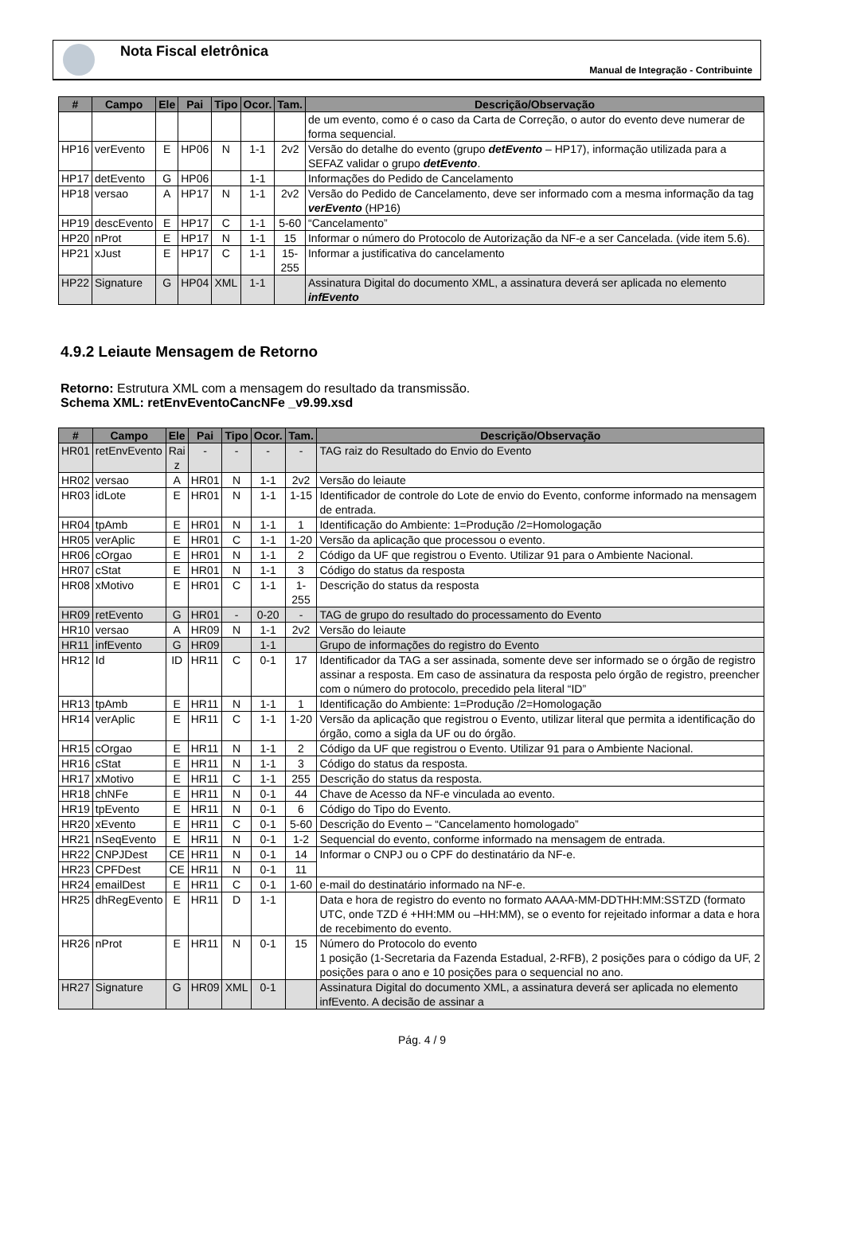Nota Fiscal eletrônica
Manual de Integração - Contribuinte
| # | Campo | Ele | Pai | Tipo | Ocor. | Tam. | Descrição/Observação |
| --- | --- | --- | --- | --- | --- | --- | --- |
| | | | | | | | de um evento, como é o caso da Carta de Correção, o autor do evento deve numerar de forma sequencial. |
| HP16 | verEvento | E | HP06 | N | 1-1 | 2v2 | Versão do detalhe do evento (grupo detEvento – HP17), informação utilizada para a SEFAZ validar o grupo detEvento . |
| HP17 | detEvento | G | HP06 | | 1-1 | | Informações do Pedido de Cancelamento |
| HP18 | versao | A | HP17 | N | 1-1 | 2v2 | Versão do Pedido de Cancelamento, deve ser informado com a mesma informação da tag verEvento (HP16) |
| HP19 | descEvento | E | HP17 | C | 1-1 | 5-60 | “Cancelamento” |
| HP20 | nProt | E | HP17 | N | 1-1 | 15 | Informar o número do Protocolo de Autorização da NF-e a ser Cancelada. (vide item 5.6). |
| HP21 | xJust | E | HP17 | C | 1-1 | 15- 255 | Informar a justificativa do cancelamento |
| HP22 | Signature | G | HP04 | XML | 1-1 | | Assinatura Digital do documento XML, a assinatura deverá ser aplicada no elemento infEvento |
4.9.2 Leiaute Mensagem de Retorno
Retorno: Estrutura XML com a mensagem do resultado da transmissão.
Schema XML: retEnvEventoCancNFe _v9.99.xsd
| # | Campo | Ele | Pai | Tipo | Ocor. | Tam. | Descrição/Observação |
| --- | --- | --- | --- | --- | --- | --- | --- |
| HR01 | retEnvEvento | Rai z | - | - | - | - | TAG raiz do Resultado do Envio do Evento |
| HR02 | versao | A | HR01 | N | 1-1 | 2v2 | Versão do leiaute |
| HR03 | idLote | E | HR01 | N | 1-1 | 1-15 | Identificador de controle do Lote de envio do Evento, conforme informado na mensagem de entrada. |
| HR04 | tpAmb | E | HR01 | N | 1-1 | 1 | Identificação do Ambiente: 1=Produção /2=Homologação |
| HR05 | verAplic | E | HR01 | C | 1-1 | 1-20 | Versão da aplicação que processou o evento. |
| HR06 | cOrgao | E | HR01 | N | 1-1 | 2 | Código da UF que registrou o Evento. Utilizar 91 para o Ambiente Nacional. |
| HR07 | cStat | E | HR01 | N | 1-1 | 3 | Código do status da resposta |
| HR08 | xMotivo | E | HR01 | C | 1-1 | 1-255 | Descrição do status da resposta |
| HR09 | retEvento | G | HR01 | - | 0-20 | - | TAG de grupo do resultado do processamento do Evento |
| HR10 | versao | A | HR09 | N | 1-1 | 2v2 | Versão do leiaute |
| HR11 | infEvento | G | HR09 | | 1-1 | | Grupo de informações do registro do Evento |
| HR12 | Id | ID | HR11 | C | 0-1 | 17 | Identificador da TAG a ser assinada, somente deve ser informado se o órgão de registro assinar a resposta. Em caso de assinatura da resposta pelo órgão de registro, preencher com o número do protocolo, precedido pela literal “ID” |
| HR13 | tpAmb | E | HR11 | N | 1-1 | 1 | Identificação do Ambiente: 1=Produção /2=Homologação |
| HR14 | verAplic | E | HR11 | C | 1-1 | 1-20 | Versão da aplicação que registrou o Evento, utilizar literal que permita a identificação do órgão, como a sigla da UF ou do órgão. |
| HR15 | cOrgao | E | HR11 | N | 1-1 | 2 | Código da UF que registrou o Evento. Utilizar 91 para o Ambiente Nacional. |
| HR16 | cStat | E | HR11 | N | 1-1 | 3 | Código do status da resposta. |
| HR17 | xMotivo | E | HR11 | C | 1-1 | 255 | Descrição do status da resposta. |
| HR18 | chNFe | E | HR11 | N | 0-1 | 44 | Chave de Acesso da NF-e vinculada ao evento. |
| HR19 | tpEvento | E | HR11 | N | 0-1 | 6 | Código do Tipo do Evento. |
| HR20 | xEvento | E | HR11 | C | 0-1 | 5-60 | Descrição do Evento – “Cancelamento homologado” |
| HR21 | nSeqEvento | E | HR11 | N | 0-1 | 1-2 | Sequencial do evento, conforme informado na mensagem de entrada. |
| HR22 | CNPJDest | CE | HR11 | N | 0-1 | 14 | Informar o CNPJ ou o CPF do destinatário da NF-e. |
| HR23 | CPFDest | CE | HR11 | N | 0-1 | 11 | |
| HR24 | emailDest | E | HR11 | C | 0-1 | 1-60 | e-mail do destinatário informado na NF-e. |
| HR25 | dhRegEvento | E | HR11 | D | 1-1 | | Data e hora de registro do evento no formato AAAA-MM-DDTHH:MM:SSTZD (formato UTC, onde TZD é +HH:MM ou –HH:MM), se o evento for rejeitado informar a data e hora de recebimento do evento. |
| HR26 | nProt | E | HR11 | N | 0-1 | 15 | Número do Protocolo do evento 1 posição (1-Secretaria da Fazenda Estadual, 2-RFB), 2 posições para o código da UF, 2 posições para o ano e 10 posições para o sequencial no ano. |
| HR27 | Signature | G | HR09 | XML | 0-1 | | Assinatura Digital do documento XML, a assinatura deverá ser aplicada no elemento infEvento. A decisão de assinar a |
Pág. 4 / 9